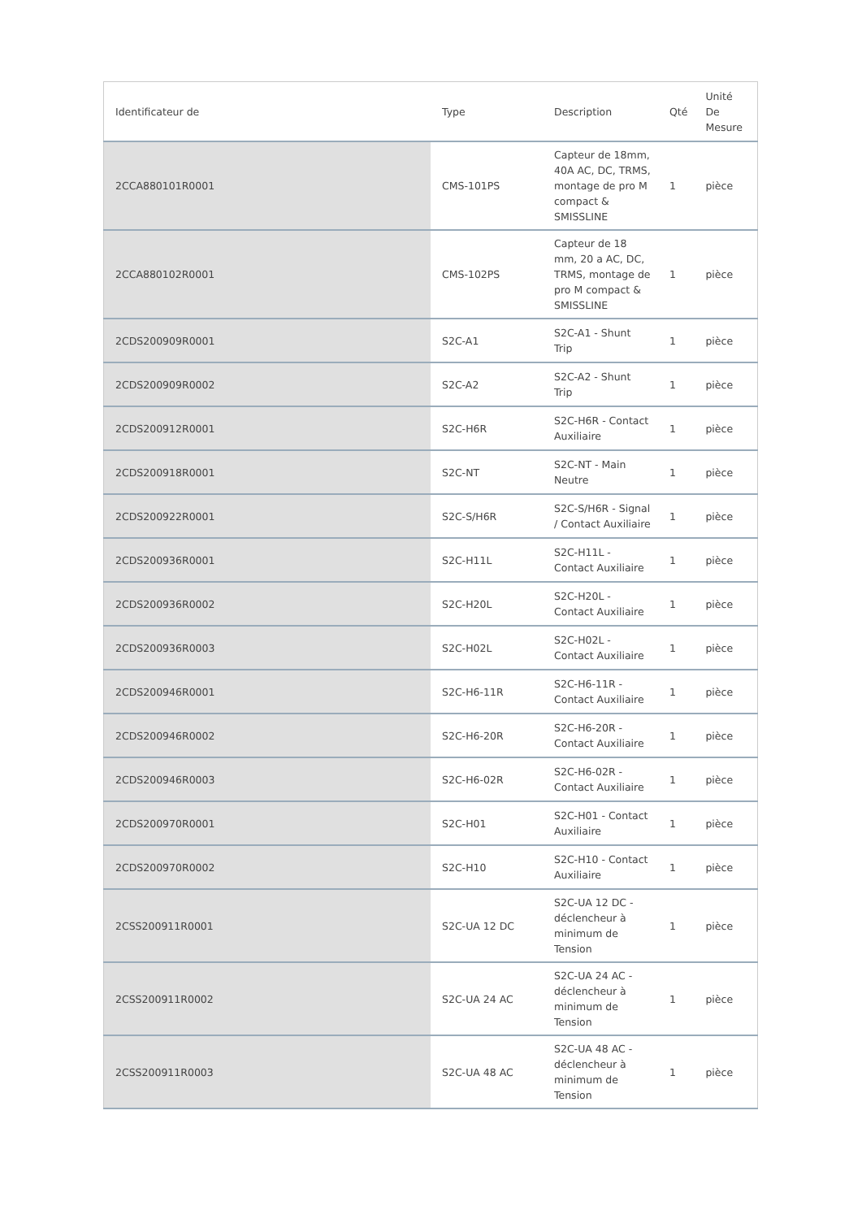| Identificateur de | Type | Description | Qté | Unité De Mesure |
| --- | --- | --- | --- | --- |
| 2CCA880101R0001 | CMS-101PS | Capteur de 18mm, 40A AC, DC, TRMS, montage de pro M compact & SMISSLINE | 1 | pièce |
| 2CCA880102R0001 | CMS-102PS | Capteur de 18 mm, 20 a AC, DC, TRMS, montage de pro M compact & SMISSLINE | 1 | pièce |
| 2CDS200909R0001 | S2C-A1 | S2C-A1 - Shunt Trip | 1 | pièce |
| 2CDS200909R0002 | S2C-A2 | S2C-A2 - Shunt Trip | 1 | pièce |
| 2CDS200912R0001 | S2C-H6R | S2C-H6R - Contact Auxiliaire | 1 | pièce |
| 2CDS200918R0001 | S2C-NT | S2C-NT - Main Neutre | 1 | pièce |
| 2CDS200922R0001 | S2C-S/H6R | S2C-S/H6R - Signal / Contact Auxiliaire | 1 | pièce |
| 2CDS200936R0001 | S2C-H11L | S2C-H11L - Contact Auxiliaire | 1 | pièce |
| 2CDS200936R0002 | S2C-H20L | S2C-H20L - Contact Auxiliaire | 1 | pièce |
| 2CDS200936R0003 | S2C-H02L | S2C-H02L - Contact Auxiliaire | 1 | pièce |
| 2CDS200946R0001 | S2C-H6-11R | S2C-H6-11R - Contact Auxiliaire | 1 | pièce |
| 2CDS200946R0002 | S2C-H6-20R | S2C-H6-20R - Contact Auxiliaire | 1 | pièce |
| 2CDS200946R0003 | S2C-H6-02R | S2C-H6-02R - Contact Auxiliaire | 1 | pièce |
| 2CDS200970R0001 | S2C-H01 | S2C-H01 - Contact Auxiliaire | 1 | pièce |
| 2CDS200970R0002 | S2C-H10 | S2C-H10 - Contact Auxiliaire | 1 | pièce |
| 2CSS200911R0001 | S2C-UA 12 DC | S2C-UA 12 DC - déclencheur à minimum de Tension | 1 | pièce |
| 2CSS200911R0002 | S2C-UA 24 AC | S2C-UA 24 AC - déclencheur à minimum de Tension | 1 | pièce |
| 2CSS200911R0003 | S2C-UA 48 AC | S2C-UA 48 AC - déclencheur à minimum de Tension | 1 | pièce |